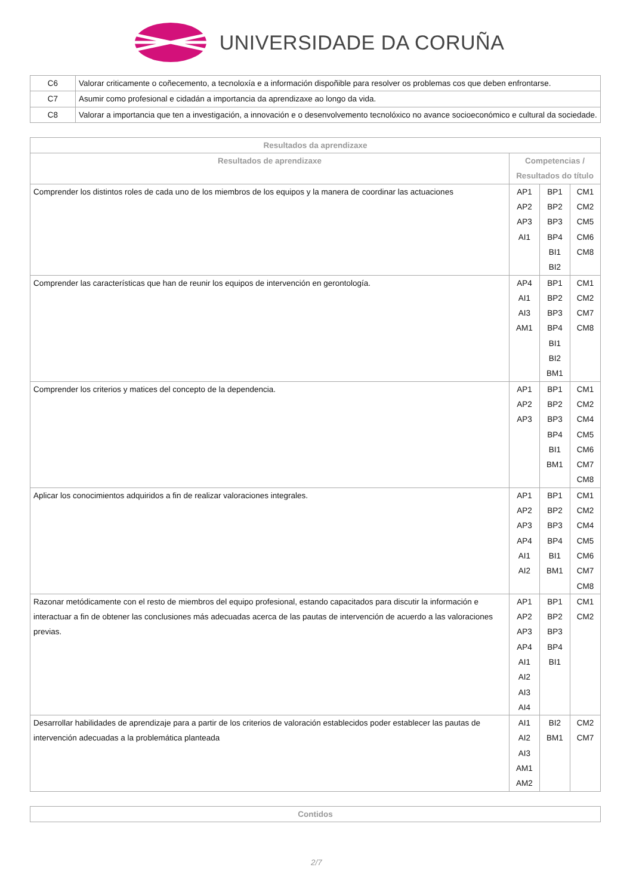UNIVERSIDADE DA CORUÑA
| C6 | Valorar criticamente o coñecemento, a tecnoloxía e a información dispoñible para resolver os problemas cos que deben enfrontarse. |
| C7 | Asumir como profesional e cidadán a importancia da aprendizaxe ao longo da vida. |
| C8 | Valorar a importancia que ten a investigación, a innovación e o desenvolvemento tecnolóxico no avance socioeconómico e cultural da sociedade. |
| Resultados da aprendizaxe | | | |
| --- | --- | --- | --- |
| Resultados de aprendizaxe | Competencias / Resultados do título | | |
| Comprender los distintos roles de cada uno de los miembros de los equipos y la manera de coordinar las actuaciones | AP1 AP2 AP3 AI1 | BP1 BP2 BP3 BP4 BI1 BI2 | CM1 CM2 CM5 CM6 CM8 |
| Comprender las características que han de reunir los equipos de intervención en gerontología. | AP4 AI1 AI3 AM1 | BP1 BP2 BP3 BP4 BI1 BI2 BM1 | CM1 CM2 CM7 CM8 |
| Comprender los criterios y matices del concepto de la dependencia. | AP1 AP2 AP3 | BP1 BP2 BP3 BP4 BI1 BM1 | CM1 CM2 CM4 CM5 CM6 CM7 CM8 |
| Aplicar los conocimientos adquiridos a fin de realizar valoraciones integrales. | AP1 AP2 AP3 AP4 AI1 AI2 | BP1 BP2 BP3 BP4 BI1 BM1 | CM1 CM2 CM4 CM5 CM6 CM7 CM8 |
| Razonar metódicamente con el resto de miembros del equipo profesional, estando capacitados para discutir la información e interactuar a fin de obtener las conclusiones más adecuadas acerca de las pautas de intervención de acuerdo a las valoraciones previas. | AP1 AP2 AP3 AP4 AI1 AI2 AI3 AI4 | BP1 BP2 BP3 BP4 BI1 | CM1 CM2 |
| Desarrollar habilidades de aprendizaje para a partir de los criterios de valoración establecidos poder establecer las pautas de intervención adecuadas a la problemática planteada | AI1 AI2 AI3 AM1 AM2 | BI2 BM1 | CM2 CM7 |
| Contidos |
| --- |
2/7